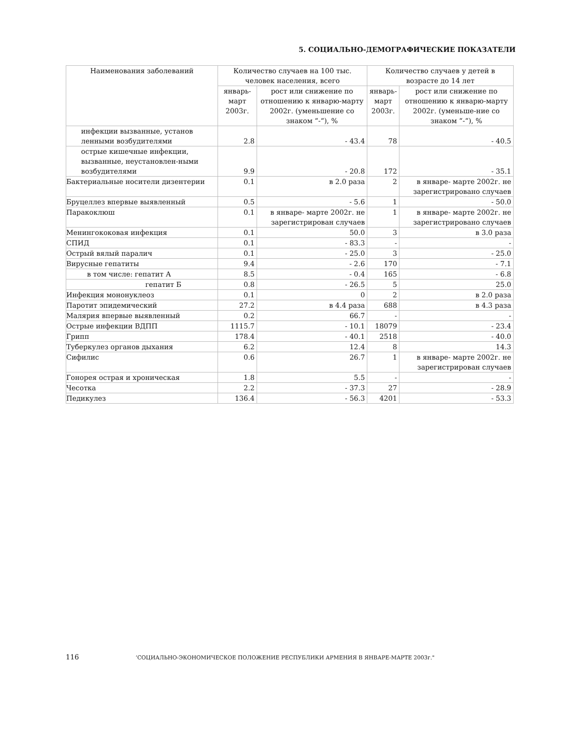5. СОЦИАЛЬНО-ДЕМОГРАФИЧЕСКИЕ ПОКАЗАТЕЛИ
| Наименования заболеваний | Количество случаев на 100 тыс. человек населения, всего | | Количество случаев у детей в возрасте до 14 лет | |
| --- | --- | --- | --- | --- |
| | январь-март 2003г. | рост или снижение по отношению к январю-марту 2002г. (уменьшение со знаком “-“), % | январь-март 2003г. | рост или снижение по отношению к январю-марту 2002г. (уменьше-ние со знаком “-“), % |
| инфекции вызванные, установ ленными возбудителями | 2.8 | - 43.4 | 78 | - 40.5 |
| острые кишечные инфекции, вызванные, неустановлен-ными возбудителями | 9.9 | - 20.8 | 172 | - 35.1 |
| Бактериальные носители дизентерии | 0.1 | в 2.0 раза | 2 | в январе- марте 2002г. не зарегистрировано случаев |
| Бруцеллез впервые выявленный | 0.5 | - 5.6 | 1 | - 50.0 |
| Паракоклюш | 0.1 | в январе- марте 2002г. не зарегистрирован случаев | 1 | в январе- марте 2002г. не зарегистрировано случаев |
| Менингококовая инфекция | 0.1 | 50.0 | 3 | в 3.0 раза |
| СПИД | 0.1 | - 83.3 | - | - |
| Острый вялый паралич | 0.1 | - 25.0 | 3 | - 25.0 |
| Вирусные гепатиты | 9.4 | - 2.6 | 170 | - 7.1 |
| в том числе: гепатит А | 8.5 | - 0.4 | 165 | - 6.8 |
| гепатит Б | 0.8 | - 26.5 | 5 | 25.0 |
| Инфекция мононуклеоз | 0.1 | 0 | 2 | в 2.0 раза |
| Паротит эпидемический | 27.2 | в 4.4 раза | 688 | в 4.3 раза |
| Малярия впервые выявленный | 0.2 | 66.7 | - | - |
| Острые инфекции ВДПП | 1115.7 | - 10.1 | 18079 | - 23.4 |
| Грипп | 178.4 | - 40.1 | 2518 | - 40.0 |
| Туберкулез органов дыхания | 6.2 | 12.4 | 8 | 14.3 |
| Сифилис | 0.6 | 26.7 | 1 | в январе- марте 2002г. не зарегистрирован случаев |
| Гонорея острая и хроническая | 1.8 | 5.5 | - | - |
| Чесотка | 2.2 | - 37.3 | 27 | - 28.9 |
| Педикулез | 136.4 | - 56.3 | 4201 | - 53.3 |
116 ‘СОЦИАЛЬНО-ЭКОНОМИЧЕСКОЕ ПОЛОЖЕНИЕ РЕСПУБЛИКИ АРМЕНИЯ В ЯНВАРЕ-МАРТЕ 2003г."